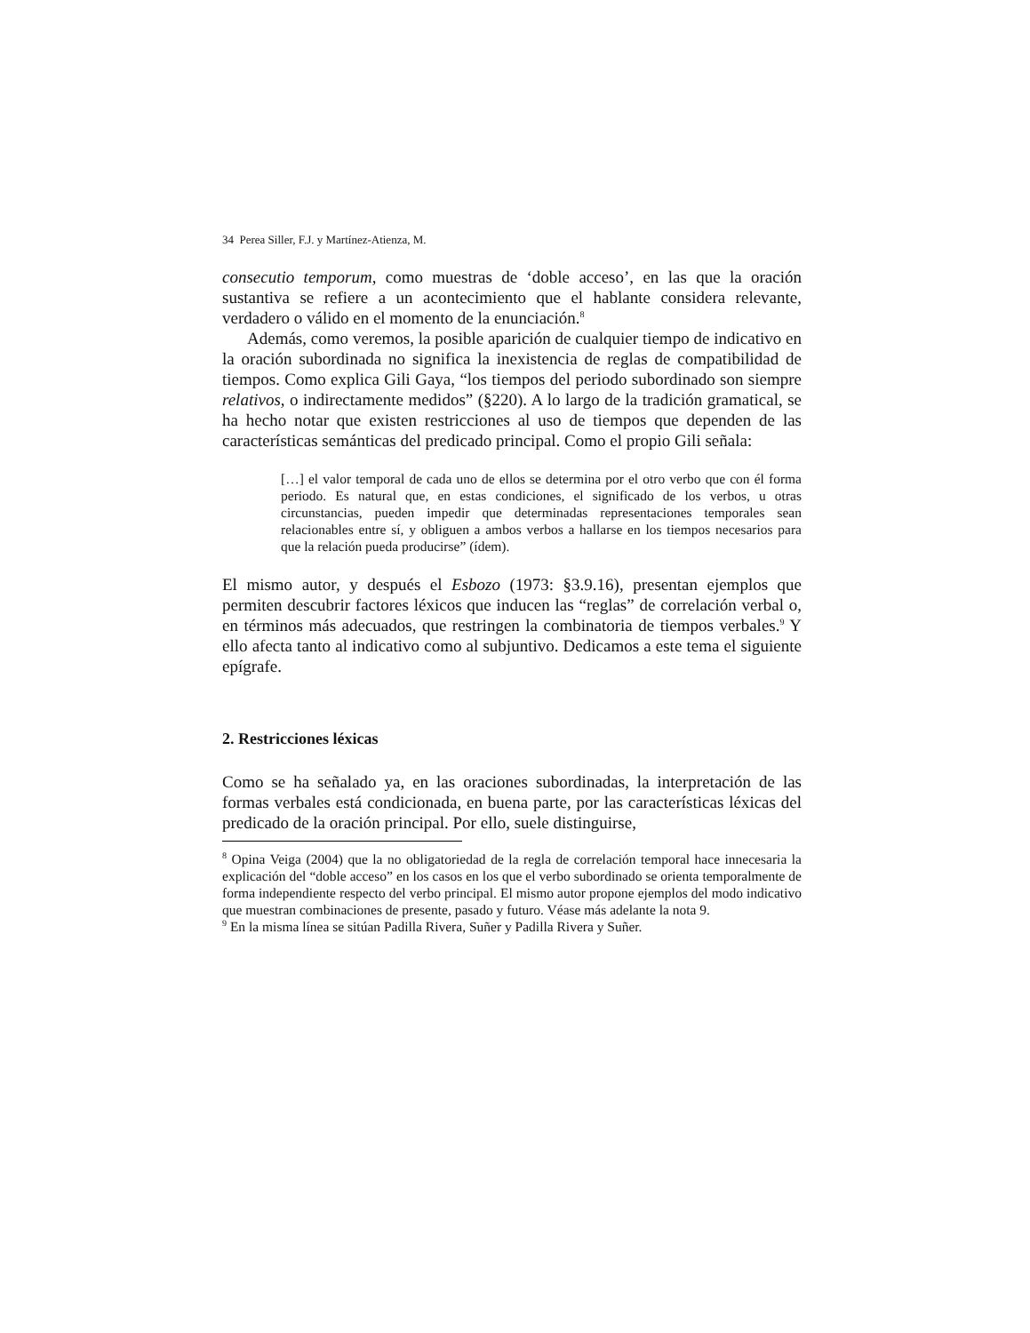34 Perea Siller, F.J. y Martínez-Atienza, M.
consecutio temporum, como muestras de ‘doble acceso’, en las que la oración sustantiva se refiere a un acontecimiento que el hablante considera relevante, verdadero o válido en el momento de la enunciación.<sup>8</sup>
Además, como veremos, la posible aparición de cualquier tiempo de indicativo en la oración subordinada no significa la inexistencia de reglas de compatibilidad de tiempos. Como explica Gili Gaya, “los tiempos del periodo subordinado son siempre relativos, o indirectamente medidos” (§220). A lo largo de la tradición gramatical, se ha hecho notar que existen restricciones al uso de tiempos que dependen de las características semánticas del predicado principal. Como el propio Gili señala:
[…] el valor temporal de cada uno de ellos se determina por el otro verbo que con él forma periodo. Es natural que, en estas condiciones, el significado de los verbos, u otras circunstancias, pueden impedir que determinadas representaciones temporales sean relacionables entre sí, y obliguen a ambos verbos a hallarse en los tiempos necesarios para que la relación pueda producirse” (ídem).
El mismo autor, y después el Esbozo (1973: §3.9.16), presentan ejemplos que permiten descubrir factores léxicos que inducen las “reglas” de correlación verbal o, en términos más adecuados, que restringen la combinatoria de tiempos verbales.<sup>9</sup> Y ello afecta tanto al indicativo como al subjuntivo. Dedicamos a este tema el siguiente epígrafe.
2. Restricciones léxicas
Como se ha señalado ya, en las oraciones subordinadas, la interpretación de las formas verbales está condicionada, en buena parte, por las características léxicas del predicado de la oración principal. Por ello, suele distinguirse,
<sup>8</sup> Opina Veiga (2004) que la no obligatoriedad de la regla de correlación temporal hace innecesaria la explicación del “doble acceso” en los casos en los que el verbo subordinado se orienta temporalmente de forma independiente respecto del verbo principal. El mismo autor propone ejemplos del modo indicativo que muestran combinaciones de presente, pasado y futuro. Véase más adelante la nota 9.
<sup>9</sup> En la misma línea se sitúan Padilla Rivera, Suñer y Padilla Rivera y Suñer.